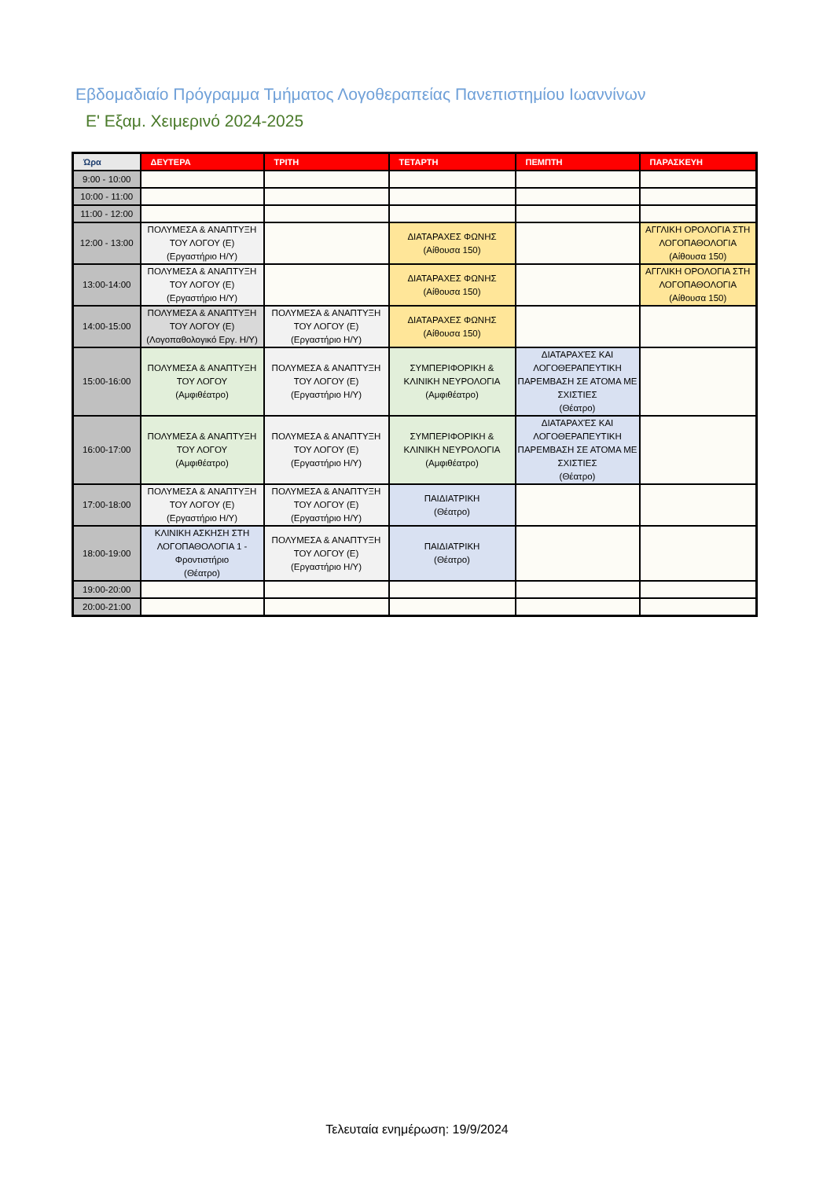Εβδομαδιαίο Πρόγραμμα Τμήματος Λογοθεραπείας Πανεπιστημίου Ιωαννίνων
Ε' Εξαμ. Χειμερινό 2024-2025
| Ώρα | ΔΕΥΤΕΡΑ | ΤΡΙΤΗ | ΤΕΤΑΡΤΗ | ΠΕΜΠΤΗ | ΠΑΡΑΣΚΕΥΗ |
| --- | --- | --- | --- | --- | --- |
| 9:00 - 10:00 | | | | | |
| 10:00 - 11:00 | | | | | |
| 11:00 - 12:00 | | | | | |
| 12:00 - 13:00 | ΠΟΛΥΜΕΣΑ & ΑΝΑΠΤΥΞΗ ΤΟΥ ΛΟΓΟΥ (Ε) (Εργαστήριο Η/Υ) | | ΔΙΑΤΑΡΑΧΕΣ ΦΩΝΗΣ (Αίθουσα 150) | | ΑΓΓΛΙΚΗ ΟΡΟΛΟΓΙΑ ΣΤΗ ΛΟΓΟΠΑΘΟΛΟΓΙΑ (Αίθουσα 150) |
| 13:00-14:00 | ΠΟΛΥΜΕΣΑ & ΑΝΑΠΤΥΞΗ ΤΟΥ ΛΟΓΟΥ (Ε) (Εργαστήριο Η/Υ) | | ΔΙΑΤΑΡΑΧΕΣ ΦΩΝΗΣ (Αίθουσα 150) | | ΑΓΓΛΙΚΗ ΟΡΟΛΟΓΙΑ ΣΤΗ ΛΟΓΟΠΑΘΟΛΟΓΙΑ (Αίθουσα 150) |
| 14:00-15:00 | ΠΟΛΥΜΕΣΑ & ΑΝΑΠΤΥΞΗ ΤΟΥ ΛΟΓΟΥ (Ε) (Λογοπαθολογικό Εργ. Η/Υ) | ΠΟΛΥΜΕΣΑ & ΑΝΑΠΤΥΞΗ ΤΟΥ ΛΟΓΟΥ (Ε) (Εργαστήριο Η/Υ) | ΔΙΑΤΑΡΑΧΕΣ ΦΩΝΗΣ (Αίθουσα 150) | | |
| 15:00-16:00 | ΠΟΛΥΜΕΣΑ & ΑΝΑΠΤΥΞΗ ΤΟΥ ΛΟΓΟΥ (Αμφιθέατρο) | ΠΟΛΥΜΕΣΑ & ΑΝΑΠΤΥΞΗ ΤΟΥ ΛΟΓΟΥ (Ε) (Εργαστήριο Η/Υ) | ΣΥΜΠΕΡΙΦΟΡΙΚΗ & ΚΛΙΝΙΚΗ ΝΕΥΡΟΛΟΓΙΑ (Αμφιθέατρο) | ΔΙΑΤΑΡΑΧΈΣ ΚΑΙ ΛΟΓΟΘΕΡΑΠΕΥΤΙΚΗ ΠΑΡΕΜΒΑΣΗ ΣΕ ΑΤΟΜΑ ΜΕ ΣΧΙΣΤΙΕΣ (Θέατρο) | |
| 16:00-17:00 | ΠΟΛΥΜΕΣΑ & ΑΝΑΠΤΥΞΗ ΤΟΥ ΛΟΓΟΥ (Αμφιθέατρο) | ΠΟΛΥΜΕΣΑ & ΑΝΑΠΤΥΞΗ ΤΟΥ ΛΟΓΟΥ (Ε) (Εργαστήριο Η/Υ) | ΣΥΜΠΕΡΙΦΟΡΙΚΗ & ΚΛΙΝΙΚΗ ΝΕΥΡΟΛΟΓΙΑ (Αμφιθέατρο) | ΔΙΑΤΑΡΑΧΈΣ ΚΑΙ ΛΟΓΟΘΕΡΑΠΕΥΤΙΚΗ ΠΑΡΕΜΒΑΣΗ ΣΕ ΑΤΟΜΑ ΜΕ ΣΧΙΣΤΙΕΣ (Θέατρο) | |
| 17:00-18:00 | ΠΟΛΥΜΕΣΑ & ΑΝΑΠΤΥΞΗ ΤΟΥ ΛΟΓΟΥ (Ε) (Εργαστήριο Η/Υ) | ΠΟΛΥΜΕΣΑ & ΑΝΑΠΤΥΞΗ ΤΟΥ ΛΟΓΟΥ (Ε) (Εργαστήριο Η/Υ) | ΠΑΙΔΙΑΤΡΙΚΗ (Θέατρο) | | |
| 18:00-19:00 | ΚΛΙΝΙΚΗ ΑΣΚΗΣΗ ΣΤΗ ΛΟΓΟΠΑΘΟΛΟΓΙΑ 1 - Φροντιστήριο (Θέατρο) | ΠΟΛΥΜΕΣΑ & ΑΝΑΠΤΥΞΗ ΤΟΥ ΛΟΓΟΥ (Ε) (Εργαστήριο Η/Υ) | ΠΑΙΔΙΑΤΡΙΚΗ (Θέατρο) | | |
| 19:00-20:00 | | | | | |
| 20:00-21:00 | | | | | |
Τελευταία ενημέρωση: 19/9/2024